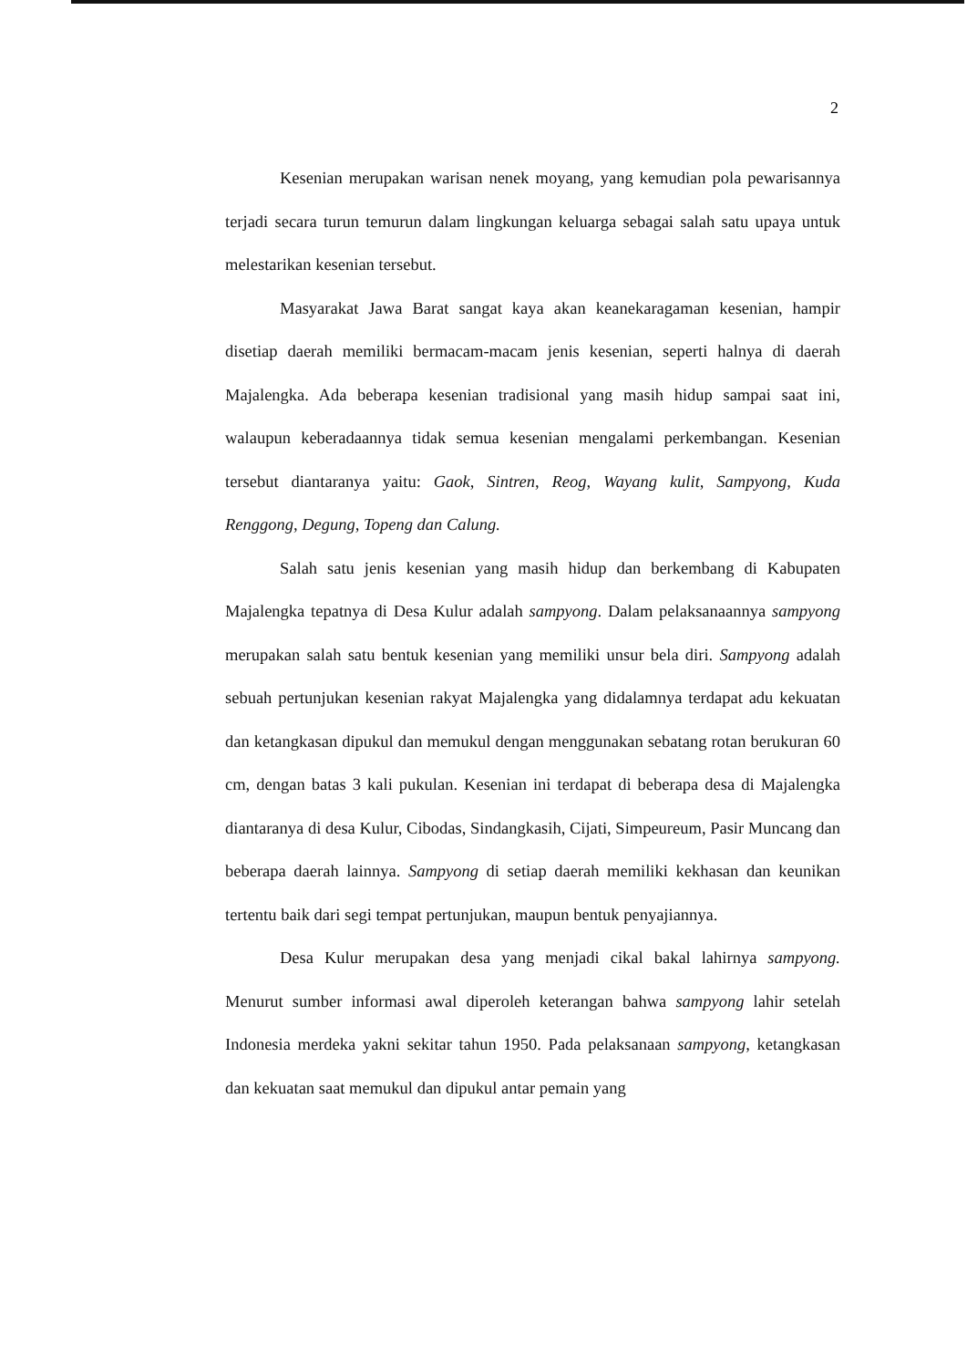2
Kesenian merupakan warisan nenek moyang, yang kemudian pola pewarisannya terjadi secara turun temurun dalam lingkungan keluarga sebagai salah satu upaya untuk melestarikan kesenian tersebut.
Masyarakat Jawa Barat sangat kaya akan keanekaragaman kesenian, hampir disetiap daerah memiliki bermacam-macam jenis kesenian, seperti halnya di daerah Majalengka. Ada beberapa kesenian tradisional yang masih hidup sampai saat ini, walaupun keberadaannya tidak semua kesenian mengalami perkembangan. Kesenian tersebut diantaranya yaitu: Gaok, Sintren, Reog, Wayang kulit, Sampyong, Kuda Renggong, Degung, Topeng dan Calung.
Salah satu jenis kesenian yang masih hidup dan berkembang di Kabupaten Majalengka tepatnya di Desa Kulur adalah sampyong. Dalam pelaksanaannya sampyong merupakan salah satu bentuk kesenian yang memiliki unsur bela diri. Sampyong adalah sebuah pertunjukan kesenian rakyat Majalengka yang didalamnya terdapat adu kekuatan dan ketangkasan dipukul dan memukul dengan menggunakan sebatang rotan berukuran 60 cm, dengan batas 3 kali pukulan. Kesenian ini terdapat di beberapa desa di Majalengka diantaranya di desa Kulur, Cibodas, Sindangkasih, Cijati, Simpeureum, Pasir Muncang dan beberapa daerah lainnya. Sampyong di setiap daerah memiliki kekhasan dan keunikan tertentu baik dari segi tempat pertunjukan, maupun bentuk penyajiannya.
Desa Kulur merupakan desa yang menjadi cikal bakal lahirnya sampyong. Menurut sumber informasi awal diperoleh keterangan bahwa sampyong lahir setelah Indonesia merdeka yakni sekitar tahun 1950. Pada pelaksanaan sampyong, ketangkasan dan kekuatan saat memukul dan dipukul antar pemain yang